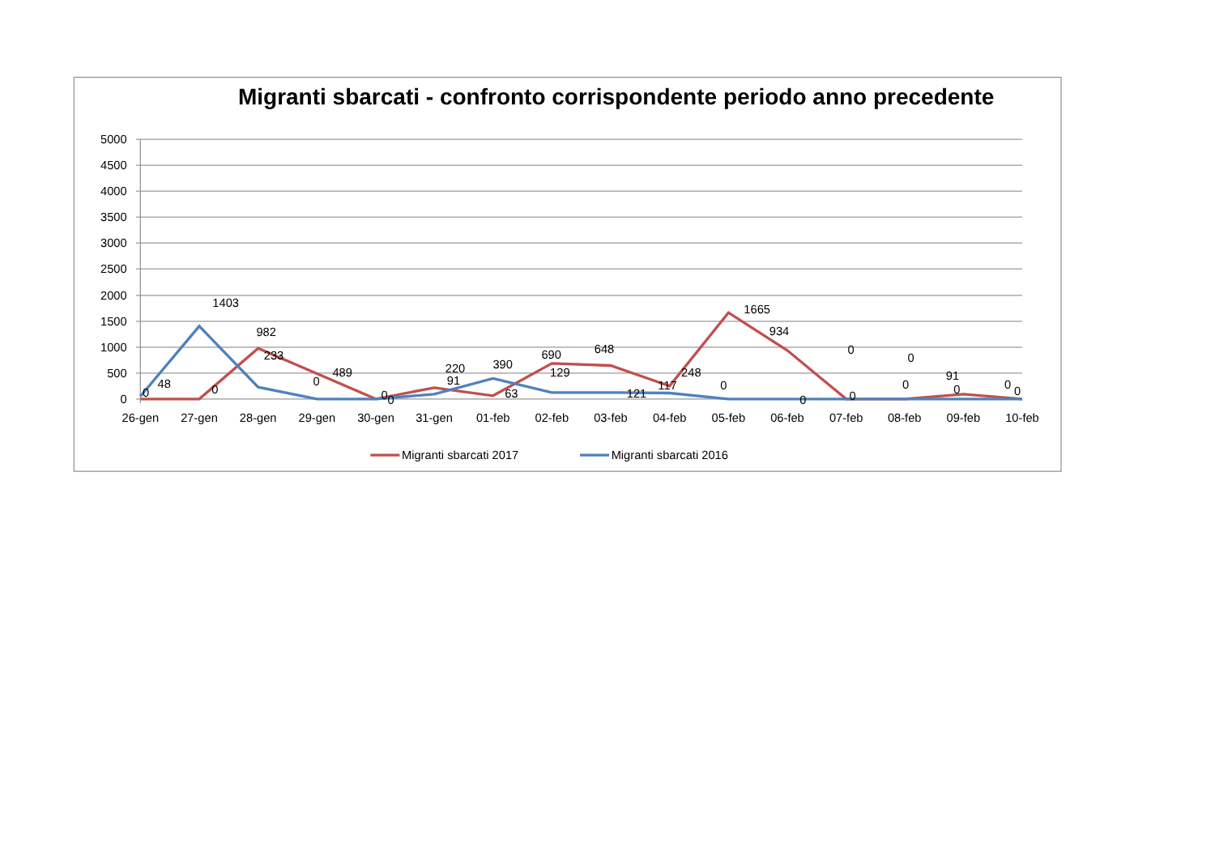Migranti sbarcati - confronto corrispondente periodo anno precedente
5000
4500
4000
3500
3000
2500
2000
1500
1000
500
0
0
48
1403
0
982
233
0
489
0
0
220
91
390
63
690
129
648
121
248
117
1665
0
934
0
0
0
0
0
91
0
0
0
26-gen
27-gen
28-gen
29-gen
30-gen
31-gen
01-feb
02-feb
03-feb
04-feb
05-feb
06-feb
07-feb
08-feb
09-feb
10-feb
Migranti sbarcati 2017
Migranti sbarcati 2016